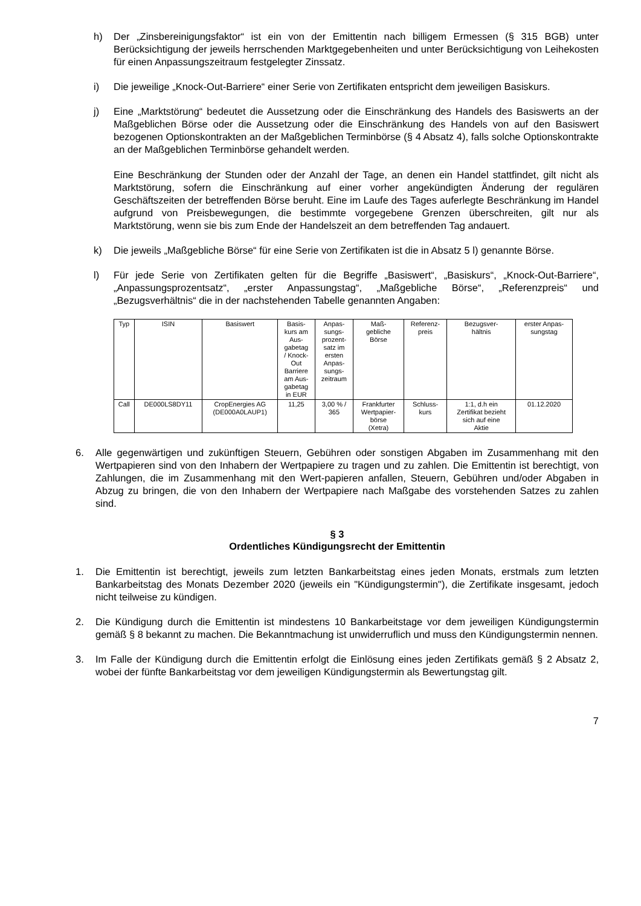h) Der „Zinsbereinigungsfaktor“ ist ein von der Emittentin nach billigem Ermessen (§ 315 BGB) unter Berücksichtigung der jeweils herrschenden Marktgegebenheiten und unter Berücksichtigung von Leihekosten für einen Anpassungszeitraum festgelegter Zinssatz.
i) Die jeweilige „Knock-Out-Barriere“ einer Serie von Zertifikaten entspricht dem jeweiligen Basiskurs.
j) Eine „Marktstörung“ bedeutet die Aussetzung oder die Einschränkung des Handels des Basiswerts an der Maßgeblichen Börse oder die Aussetzung oder die Einschränkung des Handels von auf den Basiswert bezogenen Optionskontrakten an der Maßgeblichen Terminbörse (§ 4 Absatz 4), falls solche Optionskontrakte an der Maßgeblichen Terminbörse gehandelt werden.
Eine Beschränkung der Stunden oder der Anzahl der Tage, an denen ein Handel stattfindet, gilt nicht als Marktstörung, sofern die Einschränkung auf einer vorher angekündigten Änderung der regulären Geschäftszeiten der betreffenden Börse beruht. Eine im Laufe des Tages auferlegte Beschränkung im Handel aufgrund von Preisbewegungen, die bestimmte vorgegebene Grenzen überschreiten, gilt nur als Marktstörung, wenn sie bis zum Ende der Handelszeit an dem betreffenden Tag andauert.
k) Die jeweils „Maßgebliche Börse“ für eine Serie von Zertifikaten ist die in Absatz 5 l) genannte Börse.
l) Für jede Serie von Zertifikaten gelten für die Begriffe „Basiswert“, „Basiskurs“, „Knock-Out-Barriere“, „Anpassungsprozentsatz“, „erster Anpassungstag“, „Maßgebliche Börse“, „Referenzpreis“ und „Bezugsverhältnis“ die in der nachstehenden Tabelle genannten Angaben:
| Typ | ISIN | Basiswert | Basis- kurs am Aus- gabetag / Knock- Out Barriere am Aus- gabetag in EUR | Anpas- sungs- prozent- satz im ersten Anpas- sungs- zeitraum | Maß- gebliche Börse | Referenz- preis | Bezugsver- hältnis | erster Anpas- sungstag |
| --- | --- | --- | --- | --- | --- | --- | --- | --- |
| Call | DE000LS8DY11 | CropEnergies AG (DE000A0LAUP1) | 11,25 | 3,00 % / 365 | Frankfurter Wertpapier- börse (Xetra) | Schluss- kurs | 1:1, d.h ein Zertifikat bezieht sich auf eine Aktie | 01.12.2020 |
6. Alle gegenwärtigen und zukünftigen Steuern, Gebühren oder sonstigen Abgaben im Zusammenhang mit den Wertpapieren sind von den Inhabern der Wertpapiere zu tragen und zu zahlen. Die Emittentin ist berechtigt, von Zahlungen, die im Zusammenhang mit den Wert-papieren anfallen, Steuern, Gebühren und/oder Abgaben in Abzug zu bringen, die von den Inhabern der Wertpapiere nach Maßgabe des vorstehenden Satzes zu zahlen sind.
§ 3
Ordentliches Kündigungsrecht der Emittentin
1. Die Emittentin ist berechtigt, jeweils zum letzten Bankarbeitstag eines jeden Monats, erstmals zum letzten Bankarbeitstag des Monats Dezember 2020 (jeweils ein "Kündigungstermin"), die Zertifikate insgesamt, jedoch nicht teilweise zu kündigen.
2. Die Kündigung durch die Emittentin ist mindestens 10 Bankarbeitstage vor dem jeweiligen Kündigungstermin gemäß § 8 bekannt zu machen. Die Bekanntmachung ist unwiderruflich und muss den Kündigungstermin nennen.
3. Im Falle der Kündigung durch die Emittentin erfolgt die Einlösung eines jeden Zertifikats gemäß § 2 Absatz 2, wobei der fünfte Bankarbeitstag vor dem jeweiligen Kündigungstermin als Bewertungstag gilt.
7